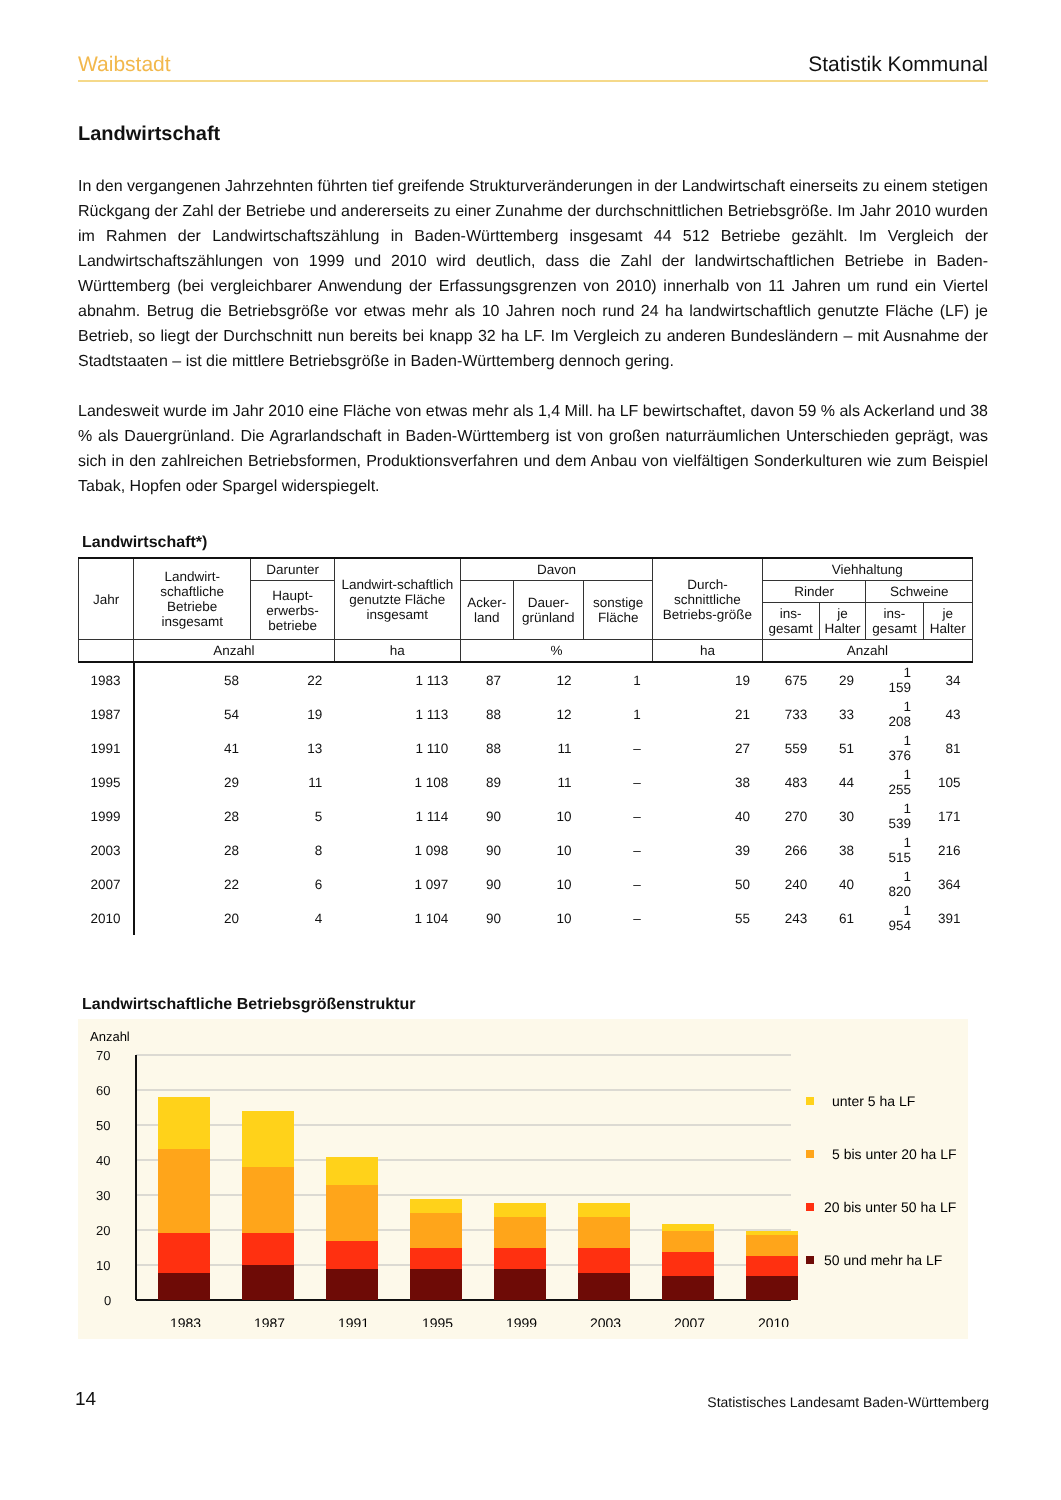Waibstadt Statistik Kommunal
Landwirtschaft
In den vergangenen Jahrzehnten führten tief greifende Strukturveränderungen in der Landwirtschaft einerseits zu einem stetigen Rückgang der Zahl der Betriebe und andererseits zu einer Zunahme der durchschnittlichen Betriebsgröße. Im Jahr 2010 wurden im Rahmen der Landwirtschaftszählung in Baden-Württemberg insgesamt 44 512 Betriebe gezählt. Im Vergleich der Landwirtschaftszählungen von 1999 und 2010 wird deutlich, dass die Zahl der landwirtschaftlichen Betriebe in Baden-Württemberg (bei vergleichbarer Anwendung der Erfassungsgrenzen von 2010) innerhalb von 11 Jahren um rund ein Viertel abnahm. Betrug die Betriebsgröße vor etwas mehr als 10 Jahren noch rund 24 ha landwirtschaftlich genutzte Fläche (LF) je Betrieb, so liegt der Durchschnitt nun bereits bei knapp 32 ha LF. Im Vergleich zu anderen Bundesländern – mit Ausnahme der Stadtstaaten – ist die mittlere Betriebsgröße in Baden-Württemberg dennoch gering.
Landesweit wurde im Jahr 2010 eine Fläche von etwas mehr als 1,4 Mill. ha LF bewirtschaftet, davon 59 % als Ackerland und 38 % als Dauergrünland. Die Agrarlandschaft in Baden-Württemberg ist von großen naturräumlichen Unterschieden geprägt, was sich in den zahlreichen Betriebsformen, Produktionsverfahren und dem Anbau von vielfältigen Sonderkulturen wie zum Beispiel Tabak, Hopfen oder Spargel widerspiegelt.
Landwirtschaft*)
| Jahr | Landwirt-schaftliche Betriebe insgesamt | Darunter | Landwirt-schaftlich genutzte Fläche insgesamt | Davon | | | Durch-schnittliche Betriebs-größe | Viehhaltung | | | |
| --- | --- | --- | --- | --- | --- | --- | --- | --- | --- | --- | --- |
| | | Haupt-erwerbs-betriebe | | Acker-land | Dauer-grünland | sonstige Fläche | | Rinder | | Schweine | |
| | | | | | | | | ins-gesamt | je Halter | ins-gesamt | je Halter |
| | Anzahl | | ha | % | | | ha | Anzahl | | | |
| 1983 | 58 | 22 | 1 113 | 87 | 12 | 1 | 19 | 675 | 29 | 1 159 | 34 |
| 1987 | 54 | 19 | 1 113 | 88 | 12 | 1 | 21 | 733 | 33 | 1 208 | 43 |
| 1991 | 41 | 13 | 1 110 | 88 | 11 | – | 27 | 559 | 51 | 1 376 | 81 |
| 1995 | 29 | 11 | 1 108 | 89 | 11 | – | 38 | 483 | 44 | 1 255 | 105 |
| 1999 | 28 | 5 | 1 114 | 90 | 10 | – | 40 | 270 | 30 | 1 539 | 171 |
| 2003 | 28 | 8 | 1 098 | 90 | 10 | – | 39 | 266 | 38 | 1 515 | 216 |
| 2007 | 22 | 6 | 1 097 | 90 | 10 | – | 50 | 240 | 40 | 1 820 | 364 |
| 2010 | 20 | 4 | 1 104 | 90 | 10 | – | 55 | 243 | 61 | 1 954 | 391 |
Landwirtschaftliche Betriebsgrößenstruktur
Anzahl
70
60
50
40
30
20
10
0
1983
1987
1991
1995
1999
2003
2007
2010
unter 5 ha LF
5 bis unter 20 ha LF
20 bis unter 50 ha LF
50 und mehr ha LF
14 Statistisches Landesamt Baden-Württemberg